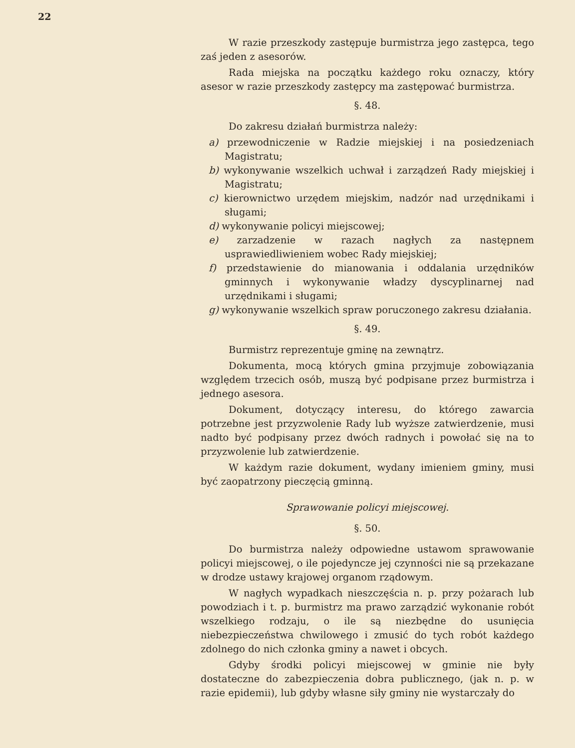22
W razie przeszkody zastępuje burmistrza jego zastępca, tego zaś jeden z asesorów.
Rada miejska na początku każdego roku oznaczy, który asesor w razie przeszkody zastępcy ma zastępować burmistrza.
§. 48.
Do zakresu działań burmistrza należy:
a) przewodniczenie w Radzie miejskiej i na posiedzeniach Magistratu;
b) wykonywanie wszelkich uchwał i zarządzeń Rady miejskiej i Magistratu;
c) kierownictwo urzędem miejskim, nadzór nad urzędnikami i sługami;
d) wykonywanie policyi miejscowej;
e) zarzadzenie w razach nagłych za następnem usprawiedliwieniem wobec Rady miejskiej;
f) przedstawienie do mianowania i oddalania urzędników gminnych i wykonywanie władzy dyscyplinarnej nad urzędnikami i sługami;
g) wykonywanie wszelkich spraw poruczonego zakresu działania.
§. 49.
Burmistrz reprezentuje gminę na zewnątrz.
Dokumenta, mocą których gmina przyjmuje zobowiązania względem trzecich osób, muszą być podpisane przez burmistrza i jednego asesora.
Dokument, dotyczący interesu, do którego zawarcia potrzebne jest przyzwolenie Rady lub wyższe zatwierdzenie, musi nadto być podpisany przez dwóch radnych i powołać się na to przyzwolenie lub zatwierdzenie.
W każdym razie dokument, wydany imieniem gminy, musi być zaopatrzony pieczęcią gminną.
Sprawowanie policyi miejscowej.
§. 50.
Do burmistrza należy odpowiedne ustawom sprawowanie policyi miejscowej, o ile pojedyncze jej czynności nie są przekazane w drodze ustawy krajowej organom rządowym.
W nagłych wypadkach nieszczęścia n. p. przy pożarach lub powodziach i t. p. burmistrz ma prawo zarządzić wykonanie robót wszelkiego rodzaju, o ile są niezbędne do usunięcia niebezpieczeństwa chwilowego i zmusić do tych robót każdego zdolnego do nich członka gminy a nawet i obcych.
Gdyby środki policyi miejscowej w gminie nie były dostateczne do zabezpieczenia dobra publicznego, (jak n. p. w razie epidemii), lub gdyby własne siły gminy nie wystarczały do